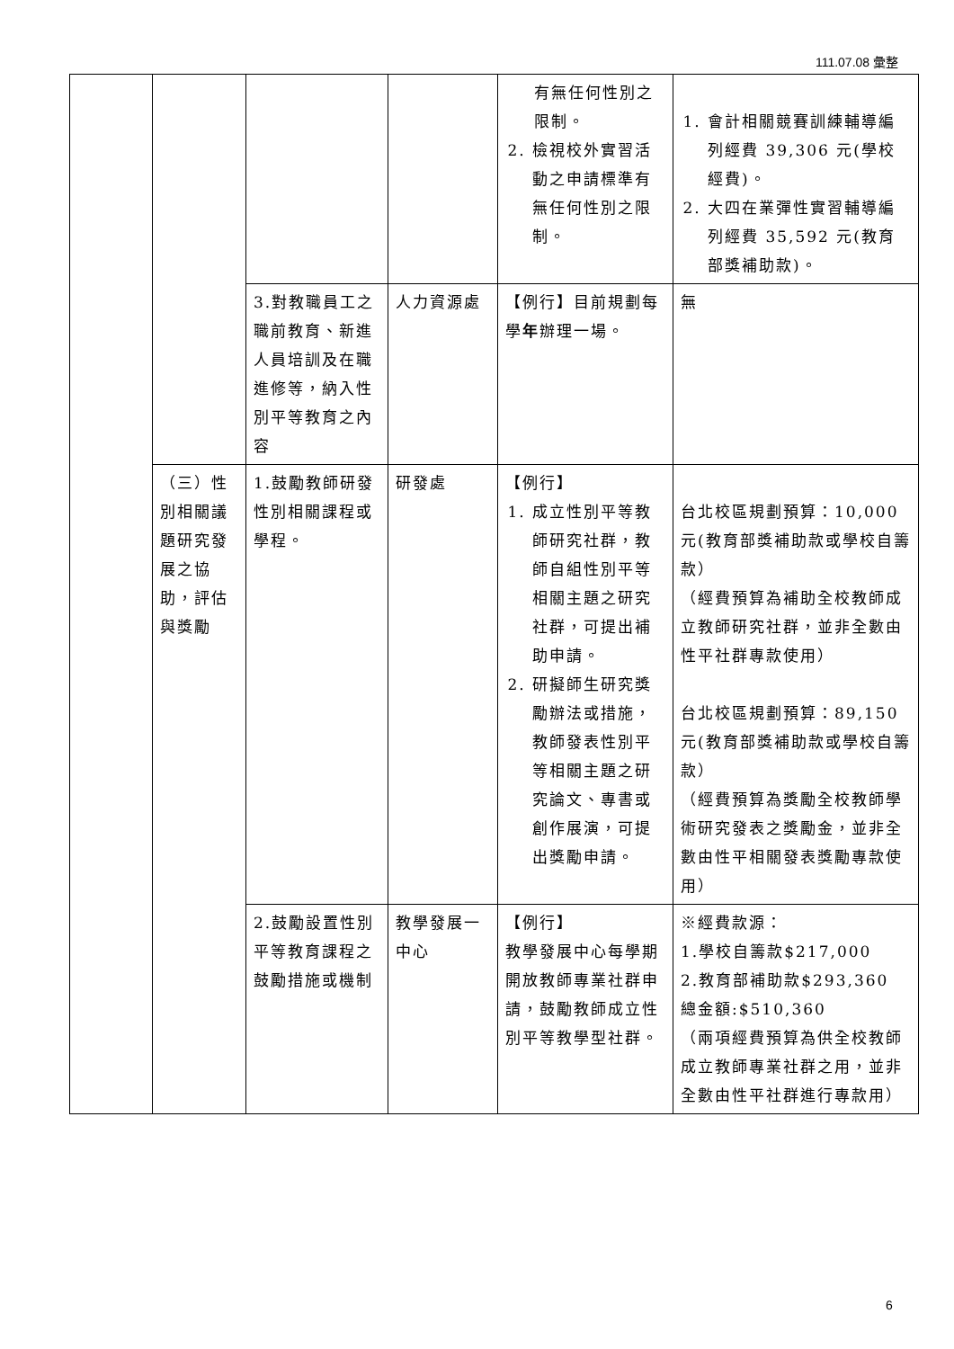111.07.08 彙整
| | | | | 有無任何性別之限制。 2. 檢視校外實習活動之申請標準有無任何性別之限制。 | 1. 會計相關競賽訓練輔導編列經費 39,306 元(學校經費)。 2. 大四在業彈性實習輔導編列經費 35,592 元(教育部獎補助款)。 |
| | | 3.對教職員工之職前教育、新進人員培訓及在職進修等，納入性別平等教育之內容 | 人力資源處 | 【例行】目前規劃每學 年 辦理一場。 | 無 |
| | （三）性別相關議題研究發展之協助，評估與獎勵 | 1.鼓勵教師研發性別相關課程或學程。 | 研發處 | 【例行】 1. 成立性別平等教師研究社群，教師自組性別平等相關主題之研究社群，可提出補助申請。 2. 研擬師生研究獎勵辦法或措施，教師發表性別平等相關主題之研究論文、專書或創作展演，可提出獎勵申請。 | 台北校區規劃預算：10,000元(教育部獎補助款或學校自籌款） （經費預算為補助全校教師成立教師研究社群，並非全數由性平社群專款使用） 台北校區規劃預算：89,150元(教育部獎補助款或學校自籌款） （經費預算為獎勵全校教師學術研究發表之獎勵金，並非全數由性平相關發表獎勵專款使用） |
| | | 2.鼓勵設置性別平等教育課程之鼓勵措施或機制 | 教學發展一中心 | 【例行】 教學發展中心每學期開放教師專業社群申請，鼓勵教師成立性別平等教學型社群。 | ※經費款源： 1.學校自籌款$217,000 2.教育部補助款$293,360 總金額:$510,360 （兩項經費預算為供全校教師成立教師專業社群之用，並非全數由性平社群進行專款用） |
6